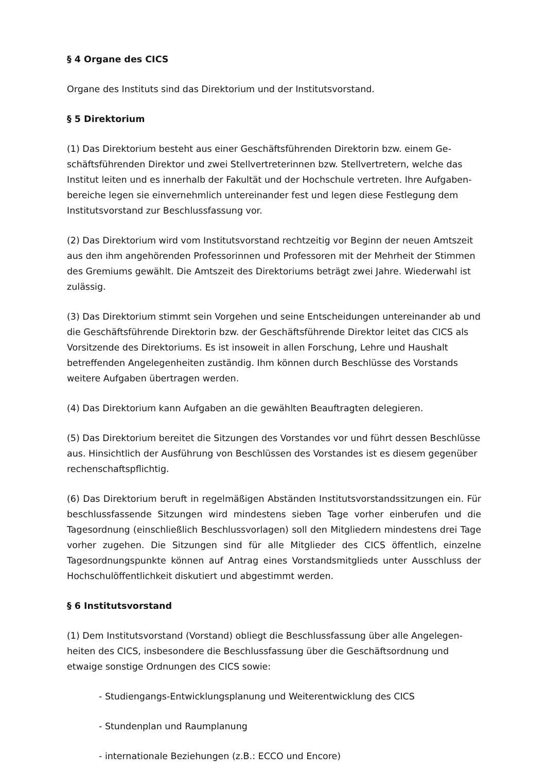§ 4 Organe des CICS
Organe des Instituts sind das Direktorium und der Institutsvorstand.
§ 5 Direktorium
(1) Das Direktorium besteht aus einer Geschäftsführenden Direktorin bzw. einem Ge­schäftsführenden Direktor und zwei Stellvertreterinnen bzw. Stellvertretern, welche das Institut leiten und es innerhalb der Fakultät und der Hochschule vertreten. Ihre Aufgaben­bereiche legen sie einvernehmlich untereinander fest und legen diese Festlegung dem Institutsvorstand zur Beschlussfassung vor.
(2) Das Direktorium wird vom Institutsvorstand rechtzeitig vor Beginn der neuen Amtszeit aus den ihm angehörenden Professorinnen und Professoren mit der Mehrheit der Stim­men des Gremiums gewählt. Die Amtszeit des Direktoriums beträgt zwei Jahre. Wieder­wahl ist zulässig.
(3) Das Direktorium stimmt sein Vorgehen und seine Entscheidungen untereinander ab und die Geschäftsführende Direktorin bzw. der Geschäftsführende Direktor leitet das CICS als Vorsitzende des Direktoriums. Es ist insoweit in allen Forschung, Lehre und Haushalt betreffenden Angelegenheiten zuständig. Ihm können durch Beschlüsse des Vorstands weitere Aufgaben übertragen werden.
(4) Das Direktorium kann Aufgaben an die gewählten Beauftragten delegieren.
(5) Das Direktorium bereitet die Sitzungen des Vorstandes vor und führt dessen Beschlüs­se aus. Hinsichtlich der Ausführung von Beschlüssen des Vorstandes ist es diesem ge­genüber rechenschaftspflichtig.
(6) Das Direktorium beruft in regelmäßigen Abständen Institutsvorstandssitzungen ein. Für beschlussfassende Sitzungen wird mindestens sieben Tage vorher einberufen und die Tagesordnung (einschließlich Beschlussvorlagen) soll den Mitgliedern mindestens drei Tage vorher zugehen. Die Sitzungen sind für alle Mitglieder des CICS öffentlich, einzelne Tagesordnungspunkte können auf Antrag eines Vorstandsmitglieds unter Ausschluss der Hochschulöffentlichkeit diskutiert und abgestimmt werden.
§ 6 Institutsvorstand
(1) Dem Institutsvorstand (Vorstand) obliegt die Beschlussfassung über alle Angelegen­heiten des CICS, insbesondere die Beschlussfassung über die Geschäftsordnung und etwaige sonstige Ordnungen des CICS sowie:
- Studiengangs-Entwicklungsplanung und Weiterentwicklung des CICS
- Stundenplan und Raumplanung
- internationale Beziehungen (z.B.: ECCO und Encore)